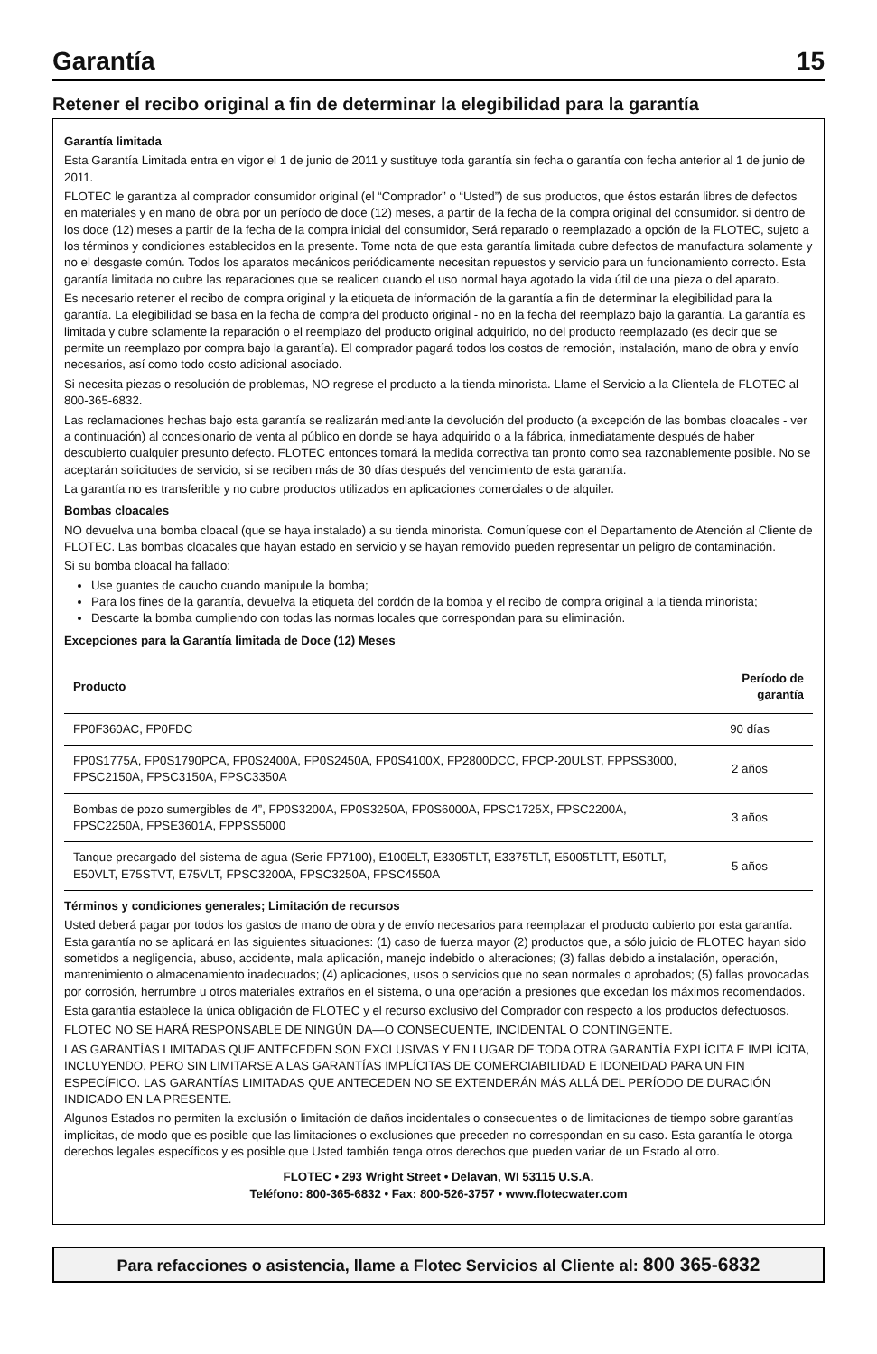Garantía 15
Retener el recibo original a fin de determinar la elegibilidad para la garantía
Garantía limitada
Esta Garantía Limitada entra en vigor el 1 de junio de 2011 y sustituye toda garantía sin fecha o garantía con fecha anterior al 1 de junio de 2011.
FLOTEC le garantiza al comprador consumidor original (el “Comprador” o “Usted”) de sus productos, que éstos estarán libres de defectos en materiales y en mano de obra por un período de doce (12) meses, a partir de la fecha de la compra original del consumidor. si dentro de los doce (12) meses a partir de la fecha de la compra inicial del consumidor, Será reparado o reemplazado a opción de la FLOTEC, sujeto a los términos y condiciones establecidos en la presente. Tome nota de que esta garantía limitada cubre defectos de manufactura solamente y no el desgaste común. Todos los aparatos mecánicos periódicamente necesitan repuestos y servicio para un funcionamiento correcto. Esta garantía limitada no cubre las reparaciones que se realicen cuando el uso normal haya agotado la vida útil de una pieza o del aparato.
Es necesario retener el recibo de compra original y la etiqueta de información de la garantía a fin de determinar la elegibilidad para la garantía. La elegibilidad se basa en la fecha de compra del producto original - no en la fecha del reemplazo bajo la garantía. La garantía es limitada y cubre solamente la reparación o el reemplazo del producto original adquirido, no del producto reemplazado (es decir que se permite un reemplazo por compra bajo la garantía). El comprador pagará todos los costos de remoción, instalación, mano de obra y envío necesarios, así como todo costo adicional asociado.
Si necesita piezas o resolución de problemas, NO regrese el producto a la tienda minorista. Llame el Servicio a la Clientela de FLOTEC al 800-365-6832.
Las reclamaciones hechas bajo esta garantía se realizarán mediante la devolución del producto (a excepción de las bombas cloacales - ver a continuación) al concesionario de venta al público en donde se haya adquirido o a la fábrica, inmediatamente después de haber descubierto cualquier presunto defecto. FLOTEC entonces tomará la medida correctiva tan pronto como sea razonablemente posible. No se aceptarán solicitudes de servicio, si se reciben más de 30 días después del vencimiento de esta garantía.
La garantía no es transferible y no cubre productos utilizados en aplicaciones comerciales o de alquiler.
Bombas cloacales
NO devuelva una bomba cloacal (que se haya instalado) a su tienda minorista. Comuníquese con el Departamento de Atención al Cliente de FLOTEC. Las bombas cloacales que hayan estado en servicio y se hayan removido pueden representar un peligro de contaminación.
Si su bomba cloacal ha fallado:
Use guantes de caucho cuando manipule la bomba;
Para los fines de la garantía, devuelva la etiqueta del cordón de la bomba y el recibo de compra original a la tienda minorista;
Descarte la bomba cumpliendo con todas las normas locales que correspondan para su eliminación.
Excepciones para la Garantía limitada de Doce (12) Meses
| Producto | Período de garantía |
| --- | --- |
| FP0F360AC, FP0FDC | 90 días |
| FP0S1775A, FP0S1790PCA, FP0S2400A, FP0S2450A, FP0S4100X, FP2800DCC, FPCP-20ULST, FPPSS3000, FPSC2150A, FPSC3150A, FPSC3350A | 2 años |
| Bombas de pozo sumergibles de 4”, FP0S3200A, FP0S3250A, FP0S6000A, FPSC1725X, FPSC2200A, FPSC2250A, FPSE3601A, FPPSS5000 | 3 años |
| Tanque precargado del sistema de agua (Serie FP7100), E100ELT, E3305TLT, E3375TLT, E5005TLTT, E50TLT, E50VLT, E75STVT, E75VLT, FPSC3200A, FPSC3250A, FPSC4550A | 5 años |
Términos y condiciones generales; Limitación de recursos
Usted deberá pagar por todos los gastos de mano de obra y de envío necesarios para reemplazar el producto cubierto por esta garantía. Esta garantía no se aplicará en las siguientes situaciones: (1) caso de fuerza mayor (2) productos que, a sólo juicio de FLOTEC hayan sido sometidos a negligencia, abuso, accidente, mala aplicación, manejo indebido o alteraciones; (3) fallas debido a instalación, operación, mantenimiento o almacenamiento inadecuados; (4) aplicaciones, usos o servicios que no sean normales o aprobados; (5) fallas provocadas por corrosión, herrumbre u otros materiales extraños en el sistema, o una operación a presiones que excedan los máximos recomendados.
Esta garantía establece la única obligación de FLOTEC y el recurso exclusivo del Comprador con respecto a los productos defectuosos.
FLOTEC NO SE HARÁ RESPONSABLE DE NINGÚN DA—O CONSECUENTE, INCIDENTAL O CONTINGENTE.
LAS GARANTÍAS LIMITADAS QUE ANTECEDEN SON EXCLUSIVAS Y EN LUGAR DE TODA OTRA GARANTÍA EXPLÍCITA E IMPLÍCITA, INCLUYENDO, PERO SIN LIMITARSE A LAS GARANTÍAS IMPLÍCITAS DE COMERCIABILIDAD E IDONEIDAD PARA UN FIN ESPECÍFICO. LAS GARANTÍAS LIMITADAS QUE ANTECEDEN NO SE EXTENDERÁN MÁS ALLÁ DEL PERÍODO DE DURACIÓN INDICADO EN LA PRESENTE.
Algunos Estados no permiten la exclusión o limitación de daños incidentales o consecuentes o de limitaciones de tiempo sobre garantías implícitas, de modo que es posible que las limitaciones o exclusiones que preceden no correspondan en su caso. Esta garantía le otorga derechos legales específicos y es posible que Usted también tenga otros derechos que pueden variar de un Estado al otro.
FLOTEC • 293 Wright Street • Delavan, WI 53115 U.S.A.
Teléfono: 800-365-6832 • Fax: 800-526-3757 • www.flotecwater.com
Para refacciones o asistencia, llame a Flotec Servicios al Cliente al: 800 365-6832